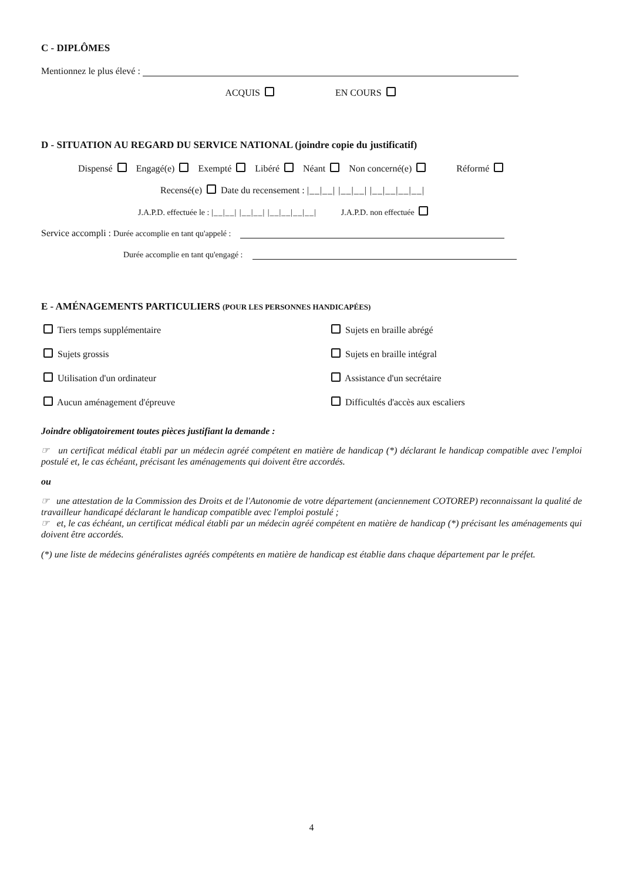C - DIPLÔMES
Mentionnez le plus élevé :
ACQUIS EN COURS
D - SITUATION AU REGARD DU SERVICE NATIONAL (joindre copie du justificatif)
Dispensé Engagé(e) Exempté Libéré Néant Non concerné(e) Réformé
Recensé(e) Date du recensement : |__|__| |__|__| |__|__|__|__|
J.A.P.D. effectuée le : |__|__| |__|__| |__|__|__|__| J.A.P.D. non effectuée
Service accompli : Durée accomplie en tant qu'appelé :
Durée accomplie en tant qu'engagé :
E - AMÉNAGEMENTS PARTICULIERS (POUR LES PERSONNES HANDICAPÉES)
Tiers temps supplémentaire
Sujets en braille abrégé
Sujets grossis
Sujets en braille intégral
Utilisation d'un ordinateur
Assistance d'un secrétaire
Aucun aménagement d'épreuve
Difficultés d'accès aux escaliers
Joindre obligatoirement toutes pièces justifiant la demande :
☞ un certificat médical établi par un médecin agréé compétent en matière de handicap (*) déclarant le handicap compatible avec l'emploi postulé et, le cas échéant, précisant les aménagements qui doivent être accordés.
ou
☞ une attestation de la Commission des Droits et de l'Autonomie de votre département (anciennement COTOREP) reconnaissant la qualité de travailleur handicapé déclarant le handicap compatible avec l'emploi postulé ;
☞ et, le cas échéant, un certificat médical établi par un médecin agréé compétent en matière de handicap (*) précisant les aménagements qui doivent être accordés.
(*) une liste de médecins généralistes agréés compétents en matière de handicap est établie dans chaque département par le préfet.
4